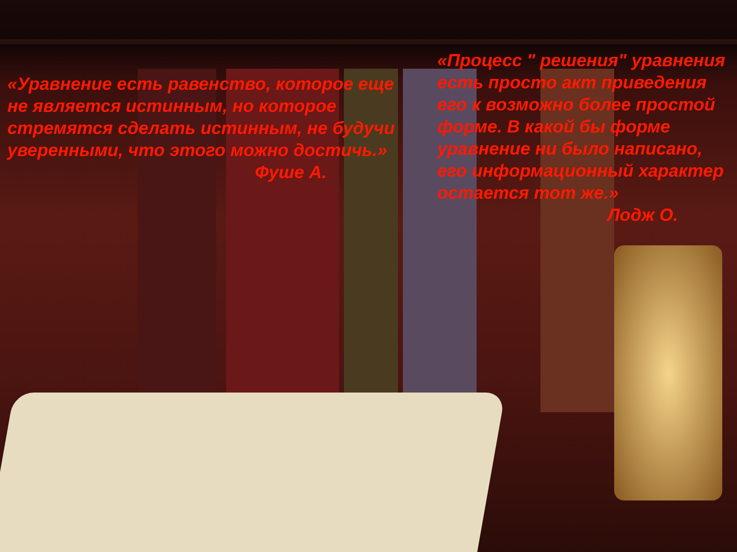«Уравнение есть равенство, которое еще не является истинным, но которое стремятся сделать истинным, не будучи уверенными, что этого можно достичь.»
Фуше А.
«Процесс " решения" уравнения есть просто акт приведения его к возможно более простой форме. В какой бы форме уравнение ни было написано, его информационный характер остается тот же.»
Лодж О.